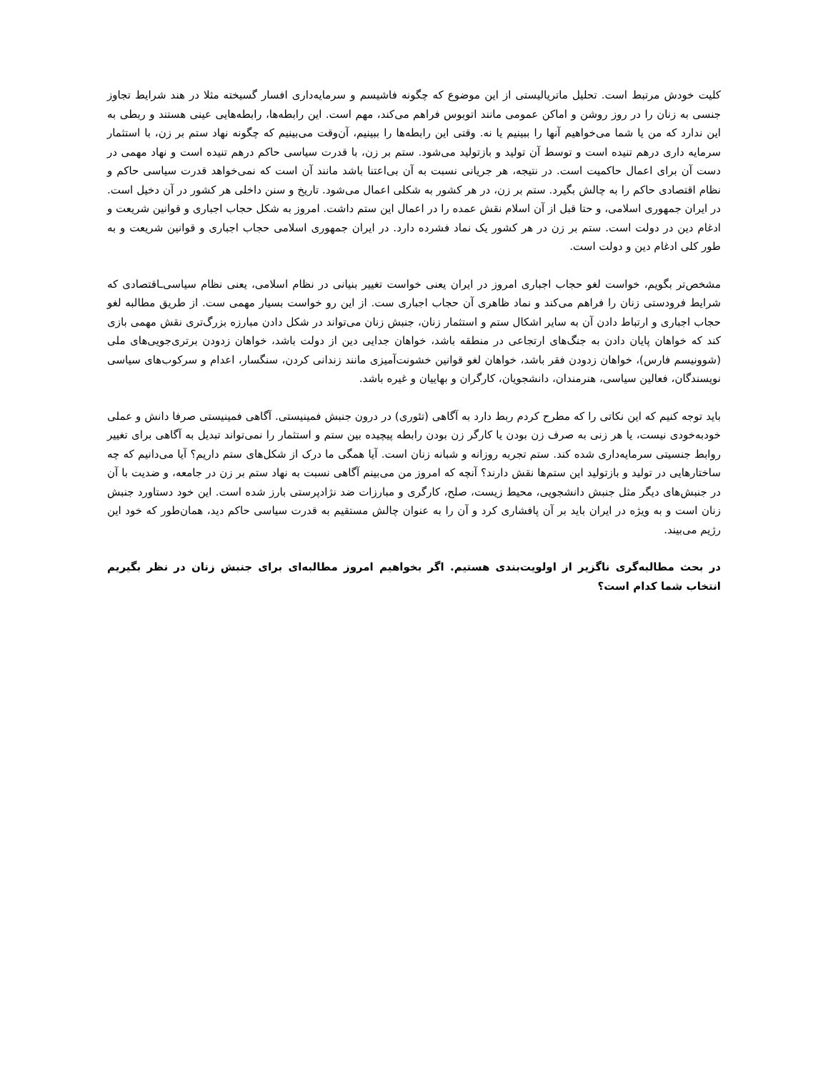کلیت خودش مرتبط است. تحلیل ماتریالیستی از این موضوع که چگونه فاشیسم و سرمایه‌داری افسار گسیخته مثلا در هند شرایط تجاوز جنسی به زنان را در روز روشن و اماکن عمومی مانند اتوبوس فراهم می‌کند، مهم است. این رابطه‌ها، رابطه‌هایی عینی هستند و ربطی به این ندارد که من یا شما می‌خواهیم آنها را ببینیم یا نه. وقتی این رابطه‌ها را ببینیم، آن‌وقت می‌بینیم که چگونه نهاد ستم بر زن، با استثمار سرمایه داری درهم تنیده است و توسط آن تولید و بازتولید می‌شود. ستم بر زن، با قدرت سیاسی حاکم درهم تنیده است و نهاد مهمی در دست آن برای اعمال حاکمیت است. در نتیجه، هر جریانی نسبت به آن بی‌اعتنا باشد مانند آن است که نمی‌خواهد قدرت سیاسی حاکم و نظام اقتصادی حاکم را به چالش بگیرد. ستم بر زن، در هر کشور به شکلی اعمال می‌شود. تاریخ و سنن داخلی هر کشور در آن دخیل است. در ایران جمهوری اسلامی، و حتا قبل از آن اسلام نقش عمده را در اعمال این ستم داشت. امروز به شکل حجاب اجباری و قوانین شریعت و ادغام دین در دولت است. ستم بر زن در هر کشور یک نماد فشرده دارد. در ایران جمهوری اسلامی حجاب اجباری و قوانین شریعت و به طور کلی ادغام دین و دولت است.
مشخص‌تر بگویم، خواست لغو حجاب اجباری امروز در ایران یعنی خواست تغییر بنیانی در نظام اسلامی، یعنی نظام سیاسی‌ـاقتصادی که شرایط فرودستی زنان را فراهم می‌کند و نماد ظاهری آن حجاب اجباری ست. از این رو خواست بسیار مهمی ست. از طریق مطالبه لغو حجاب اجباری و ارتباط دادن آن به سایر اشکال ستم و استثمار زنان، جنبش زنان می‌تواند در شکل دادن مبارزه بزرگ‌تری نقش مهمی بازی کند که خواهان پایان دادن به جنگ‌های ارتجاعی در منطقه باشد، خواهان جدایی دین از دولت باشد، خواهان زدودن برتری‌جویی‌های ملی (شوونیسم فارس)، خواهان زدودن فقر باشد، خواهان لغو قوانین خشونت‌آمیزی مانند زندانی کردن، سنگسار، اعدام و سرکوب‌های سیاسی نویسندگان، فعالین سیاسی، هنرمندان، دانشجویان، کارگران و بهاییان و غیره باشد.
باید توجه کنیم که این نکاتی را که مطرح کردم ربط دارد به آگاهی (تئوری) در درون جنبش فمینیستی. آگاهی فمینیستی صرفا دانش و عملی خودبه‌خودی نیست، یا هر زنی به صرف زن بودن یا کارگر زن بودن رابطه پیچیده بین ستم و استثمار را نمی‌تواند تبدیل به آگاهی برای تغییر روابط جنسیتی سرمایه‌داری شده کند. ستم تجربه روزانه و شبانه زنان است. آیا همگی ما درک از شکل‌های ستم داریم؟ آیا می‌دانیم که چه ساختارهایی در تولید و بازتولید این ستم‌ها نقش دارند؟ آنچه که امروز من می‌بینم آگاهی نسبت به نهاد ستم بر زن در جامعه، و ضدیت با آن در جنبش‌های دیگر مثل جنبش دانشجویی، محیط زیست، صلح، کارگری و مبارزات ضد نژادپرستی بارز شده است. این خود دستاورد جنبش زنان است و به ویژه در ایران باید بر آن پافشاری کرد و آن را به عنوان چالش مستقیم به قدرت سیاسی حاکم دید، همان‌طور که خود این رژیم می‌بیند.
در بحث مطالبه‌گری ناگزیر از اولویت‌بندی هستیم. اگر بخواهیم امروز مطالبه‌ای برای جنبش زنان در نظر بگیریم انتخاب شما کدام است؟